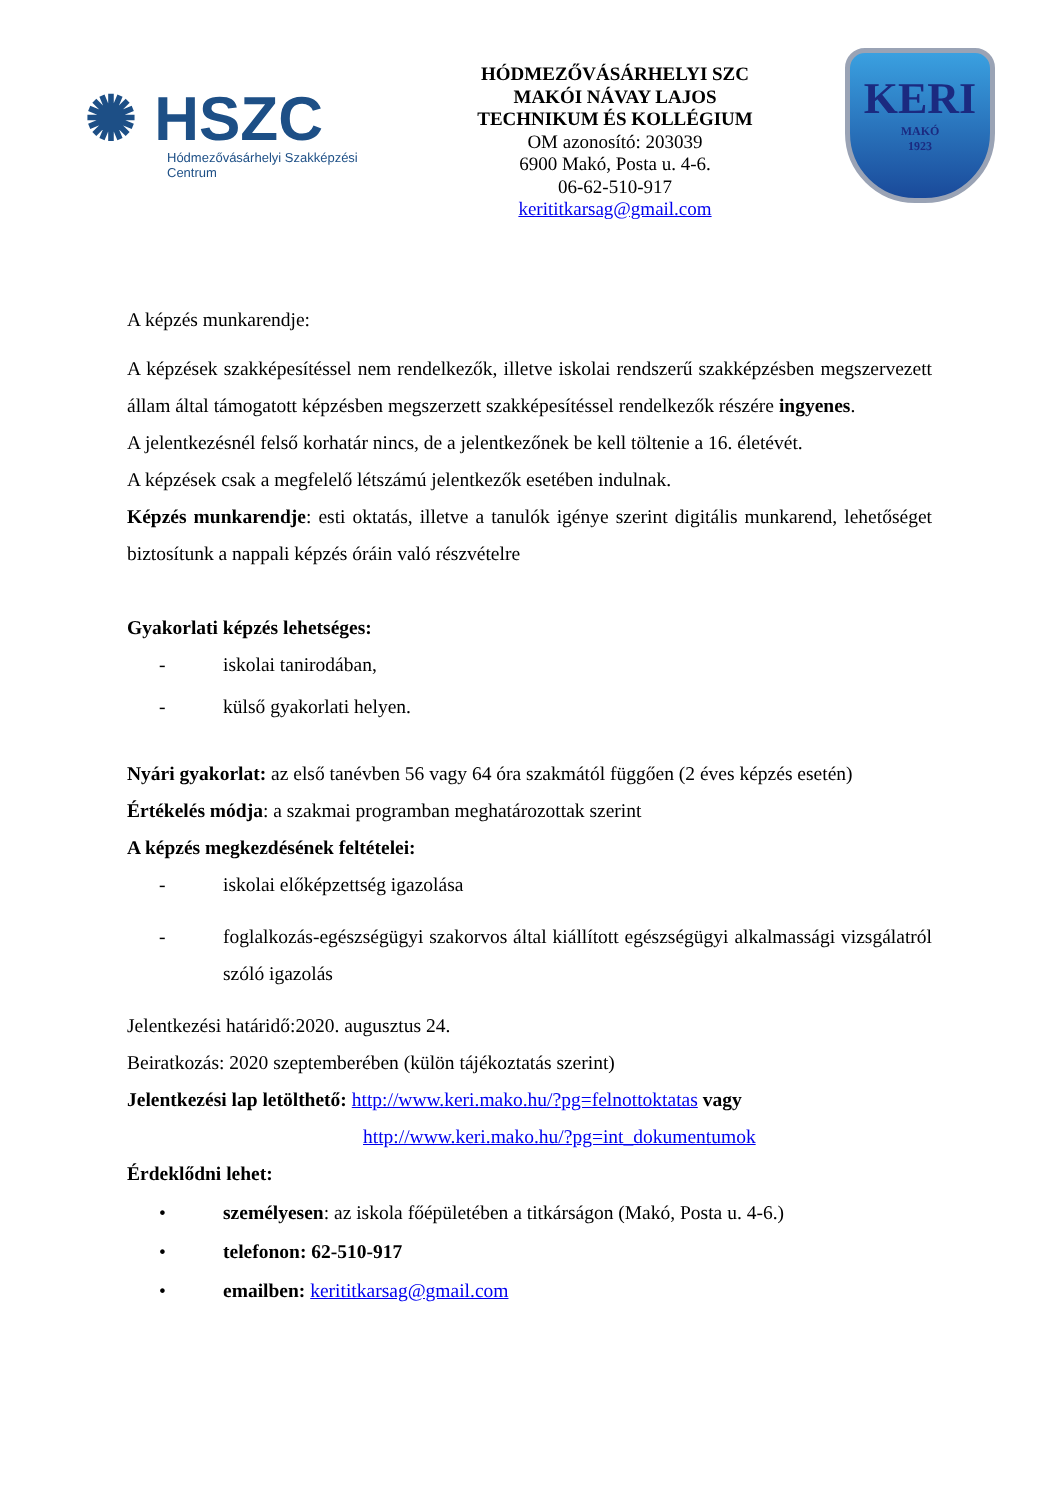✺ HSZC
Hódmezővásárhelyi Szakképzési Centrum
HÓDMEZŐVÁSÁRHELYI SZC
MAKÓI NÁVAY LAJOS
TECHNIKUM ÉS KOLLÉGIUM
OM azonosító: 203039
6900 Makó, Posta u. 4-6.
06-62-510-917
kerititkarsag@gmail.com
KERI
MAKÓ
1923
A képzés munkarendje:
A képzések szakképesítéssel nem rendelkezők, illetve iskolai rendszerű szakképzésben megszervezett állam által támogatott képzésben megszerzett szakképesítéssel rendelkezők részére ingyenes.
A jelentkezésnél felső korhatár nincs, de a jelentkezőnek be kell töltenie a 16. életévét.
A képzések csak a megfelelő létszámú jelentkezők esetében indulnak.
Képzés munkarendje: esti oktatás, illetve a tanulók igénye szerint digitális munkarend, lehetőséget biztosítunk a nappali képzés óráin való részvételre
Gyakorlati képzés lehetséges:
- iskolai tanirodában,
- külső gyakorlati helyen.
Nyári gyakorlat: az első tanévben 56 vagy 64 óra szakmától függően (2 éves képzés esetén)
Értékelés módja: a szakmai programban meghatározottak szerint
A képzés megkezdésének feltételei:
- iskolai előképzettség igazolása
- foglalkozás-egészségügyi szakorvos által kiállított egészségügyi alkalmassági vizsgálatról szóló igazolás
Jelentkezési határidő:2020. augusztus 24.
Beiratkozás: 2020 szeptemberében (külön tájékoztatás szerint)
Jelentkezési lap letölthető: http://www.keri.mako.hu/?pg=felnottoktatas vagy
http://www.keri.mako.hu/?pg=int_dokumentumok
Érdeklődni lehet:
• személyesen: az iskola főépületében a titkárságon (Makó, Posta u. 4-6.)
• telefonon: 62-510-917
• emailben: kerititkarsag@gmail.com